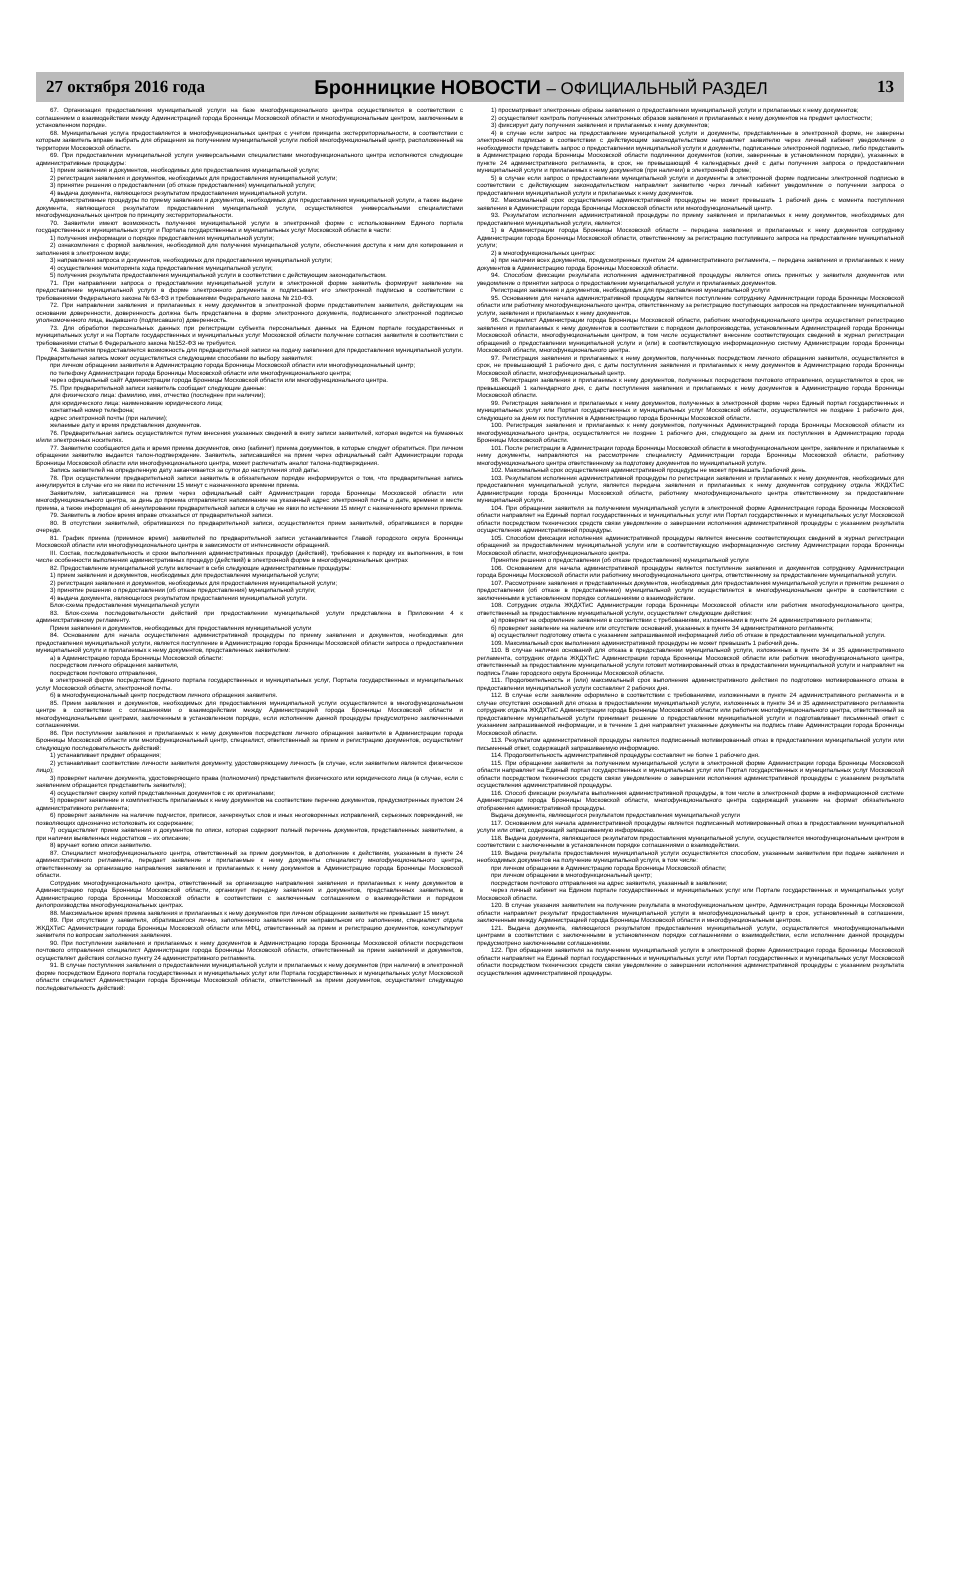27 октября 2016 года
Бронницкие НОВОСТИ – ОФИЦИАЛЬНЫЙ РАЗДЕЛ
13
67. Организация предоставления муниципальной услуги на базе многофункционального центра осуществляется в соответствии с соглашением о взаимодействии между Администрацией города Бронницы Московской области и многофункциональным центром, заключенным в установленном порядке.
68. Муниципальная услуга предоставляется в многофункциональных центрах с учетом принципа экстерриториальности, в соответствии с которым заявитель вправе выбрать для обращения за получением муниципальной услуги любой многофункциональный центр, расположенный на территории Московской области.
69. При предоставлении муниципальной услуги универсальными специалистами многофункционального центра исполняются следующие административные процедуры:
1) прием заявления и документов, необходимых для предоставления муниципальной услуги;
2) регистрация заявления и документов, необходимых для предоставления муниципальной услуги;
3) принятие решения о предоставлении (об отказе предоставления) муниципальной услуги;
4) выдача документа, являющегося результатом предоставления муниципальной услуги.
Административные процедуры по приему заявления и документов, необходимых для предоставления муниципальной услуги, а также выдаче документа, являющегося результатом предоставления муниципальной услуги, осуществляются универсальными специалистами многофункциональных центров по принципу экстерриториальности.
70. Заявители имеют возможность получения муниципальной услуги в электронной форме с использованием Единого портала государственных и муниципальных услуг и Портала государственных и муниципальных услуг Московской области в части:
1) получения информации о порядке предоставления муниципальной услуги;
2) ознакомления с формой заявления, необходимой для получения муниципальной услуги, обеспечения доступа к ним для копирования и заполнения в электронном виде;
3) направления запроса и документов, необходимых для предоставления муниципальной услуги;
4) осуществления мониторинга хода предоставления муниципальной услуги;
5) получения результата предоставления муниципальной услуги в соответствии с действующим законодательством.
71. При направлении запроса о предоставлении муниципальной услуги в электронной форме заявитель формирует заявление на предоставление муниципальной услуги в форме электронного документа и подписывает его электронной подписью в соответствии с требованиями Федерального закона № 63-ФЗ и требованиями Федерального закона № 210-ФЗ.
72. При направлении заявления и прилагаемых к нему документов в электронной форме представителем заявителя, действующим на основании доверенности, доверенность должна быть представлена в форме электронного документа, подписанного электронной подписью уполномоченного лица, выдавшего (подписавшего) доверенность.
73. Для обработки персональных данных при регистрации субъекта персональных данных на Едином портале государственных и муниципальных услуг и на Портале государственных и муниципальных услуг Московской области получение согласия заявителя в соответствии с требованиями статьи 6 Федерального закона №152-ФЗ не требуется.
74. Заявителям предоставляется возможность для предварительной записи на подачу заявления для предоставления муниципальной услуги. Предварительная запись может осуществляться следующими способами по выбору заявителя:
при личном обращении заявителя в Администрацию города Бронницы Московской области или многофункциональный центр;
по телефону Администрации города Бронницы Московской области или многофункционального центра;
через официальный сайт Администрации города Бронницы Московской области или многофункционального центра.
75. При предварительной записи заявитель сообщает следующие данные:
для физического лица: фамилию, имя, отчество (последнее при наличии);
для юридического лица: наименование юридического лица;
контактный номер телефона;
адрес электронной почты (при наличии);
желаемые дату и время представления документов.
76. Предварительная запись осуществляется путем внесения указанных сведений в книгу записи заявителей, которая ведется на бумажных и/или электронных носителях.
77. Заявителю сообщаются дата и время приема документов, окно (кабинет) приема документов, в которые следует обратиться. При личном обращении заявителю выдается талон-подтверждение. Заявитель, записавшийся на прием через официальный сайт Администрации города Бронницы Московской области или многофункционального центра, может распечатать аналог талона-подтверждения.
Запись заявителей на определенную дату заканчивается за сутки до наступления этой даты.
78. При осуществлении предварительной записи заявитель в обязательном порядке информируется о том, что предварительная запись аннулируется в случае его не явки по истечении 15 минут с назначенного времени приема.
Заявителям, записавшимся на прием через официальный сайт Администрации города Бронницы Московской области или многофункционального центра, за день до приема отправляется напоминание на указанный адрес электронной почты о дате, времени и месте приема, а также информация об аннулировании предварительной записи в случае не явки по истечении 15 минут с назначенного времени приема.
79. Заявитель в любое время вправе отказаться от предварительной записи.
80. В отсутствии заявителей, обратившихся по предварительной записи, осуществляется прием заявителей, обратившихся в порядке очереди.
81. График приема (приемное время) заявителей по предварительной записи устанавливается Главой городского округа Бронницы Московской области или многофункционального центра в зависимости от интенсивности обращений.
III. Состав, последовательность и сроки выполнения административных процедур (действий), требования к порядку их выполнения, в том числе особенности выполнения административных процедур (действий) в электронной форме в многофункциональных центрах
82. Предоставление муниципальной услуги включает в себя следующие административные процедуры:
1) прием заявления и документов, необходимых для предоставления муниципальной услуги;
2) регистрация заявления и документов, необходимых для предоставления муниципальной услуги;
3) принятие решения о предоставлении (об отказе предоставления) муниципальной услуги;
4) выдача документа, являющегося результатом предоставления муниципальной услуги.
Блок-схема предоставления муниципальной услуги
83. Блок-схема последовательности действий при предоставлении муниципальной услуги представлена в Приложении 4 к административному регламенту.
Прием заявления и документов, необходимых для предоставления муниципальной услуги
84. Основанием для начала осуществления административной процедуры по приему заявления и документов, необходимых для предоставления муниципальной услуги, является поступление в Администрацию города Бронницы Московской области запроса о предоставлении муниципальной услуги и прилагаемых к нему документов, представленных заявителем:
а) в Администрацию города Бронницы Московской области:
посредством личного обращения заявителя,
посредством почтового отправления,
в электронной форме посредством Единого портала государственных и муниципальных услуг, Портала государственных и муниципальных услуг Московской области, электронной почты.
б) в многофункциональный центр посредством личного обращения заявителя.
85. Прием заявления и документов, необходимых для предоставления муниципальной услуги осуществляется в многофункциональном центре в соответствии с соглашениями о взаимодействии между Администрацией города Бронницы Московской области и многофункциональными центрами, заключенным в установленном порядке, если исполнение данной процедуры предусмотрено заключенными соглашениями.
86. При поступлении заявления и прилагаемых к нему документов посредством личного обращения заявителя в Администрации города Бронницы Московской области или многофункциональный центр, специалист, ответственный за прием и регистрацию документов, осуществляет следующую последовательность действий:
1) устанавливает предмет обращения;
2) устанавливает соответствие личности заявителя документу, удостоверяющему личность (в случае, если заявителем является физическое лицо);
3) проверяет наличие документа, удостоверяющего права (полномочия) представителя физического или юридического лица (в случае, если с заявлением обращается представитель заявителя);
4) осуществляет сверку копий представленных документов с их оригиналами;
5) проверяет заявление и комплектность прилагаемых к нему документов на соответствие перечню документов, предусмотренных пунктом 24 административного регламента;
6) проверяет заявление на наличие подчисток, приписок, зачеркнутых слов и иных неоговоренных исправлений, серьезных повреждений, не позволяющих однозначно истолковать их содержание;
7) осуществляет прием заявления и документов по описи, которая содержит полный перечень документов, представленных заявителем, а при наличии выявленных недостатков – их описание;
8) вручает копию описи заявителю.
87. Специалист многофункционального центра, ответственный за прием документов, в дополнение к действиям, указанным в пункте 24 административного регламента, передает заявление и прилагаемые к нему документы специалисту многофункционального центра, ответственному за организацию направления заявления и прилагаемых к нему документов в Администрацию города Бронницы Московской области.
Сотрудник многофункционального центра, ответственный за организацию направления заявления и прилагаемых к нему документов в Администрацию города Бронницы Московской области, организует передачу заявления и документов, представленных заявителем, в Администрацию города Бронницы Московской области в соответствии с заключенным соглашением о взаимодействии и порядком делопроизводства многофункциональных центрах.
88. Максимальное время приема заявления и прилагаемых к нему документов при личном обращении заявителя не превышает 15 минут.
89. При отсутствии у заявителя, обратившегося лично, заполненного заявления или неправильном его заполнении, специалист отдела ЖКДХТиС Администрации города Бронницы Московской области или МФЦ, ответственный за прием и регистрацию документов, консультирует заявителя по вопросам заполнения заявления.
90. При поступлении заявления и прилагаемых к нему документов в Администрацию города Бронницы Московской области посредством почтового отправления специалист Администрации города Бронницы Московской области, ответственный за прием заявлений и документов, осуществляет действия согласно пункту 24 административного регламента.
91. В случае поступления заявления о предоставлении муниципальной услуги и прилагаемых к нему документов (при наличии) в электронной форме посредством Единого портала государственных и муниципальных услуг или Портала государственных и муниципальных услуг Московской области специалист Администрации города Бронницы Московской области, ответственный за прием документов, осуществляет следующую последовательность действий:
1) просматривает электронные образы заявления о предоставлении муниципальной услуги и прилагаемых к нему документов;
2) осуществляет контроль полученных электронных образов заявления и прилагаемых к нему документов на предмет целостности;
3) фиксирует дату получения заявления и прилагаемых к нему документов;
4) в случае если запрос на предоставление муниципальной услуги и документы, представленные в электронной форме, не заверены электронной подписью в соответствии с действующим законодательством направляет заявителю через личный кабинет уведомление о необходимости представить запрос о предоставлении муниципальной услуги и документы, подписанные электронной подписью, либо представить в Администрацию города Бронницы Московской области подлинники документов (копии, заверенные в установленном порядке), указанных в пункте 24 административного регламента, в срок, не превышающий 4 календарных дней с даты получения запроса о предоставлении муниципальной услуги и прилагаемых к нему документов (при наличии) в электронной форме;
5) в случае если запрос о предоставлении муниципальной услуги и документы в электронной форме подписаны электронной подписью в соответствии с действующим законодательством направляет заявителю через личный кабинет уведомление о получении запроса о предоставлении муниципальной услуги и прилагаемых к нему документов.
92. Максимальный срок осуществления административной процедуры не может превышать 1 рабочий день с момента поступления заявления в Администрации города Бронницы Московской области или многофункциональный центр.
93. Результатом исполнения административной процедуры по приему заявления и прилагаемых к нему документов, необходимых для предоставления муниципальной услуги, является:
1) в Администрации города Бронницы Московской области – передача заявления и прилагаемых к нему документов сотруднику Администрации города Бронницы Московской области, ответственному за регистрацию поступившего запроса на предоставление муниципальной услуги;
2) в многофункциональных центрах:
а) при наличии всех документов, предусмотренных пунктом 24 административного регламента, – передача заявления и прилагаемых к нему документов в Администрацию города Бронницы Московской области.
94. Способом фиксации результата исполнения административной процедуры является опись принятых у заявителя документов или уведомление о принятии запроса о предоставлении муниципальной услуги и прилагаемых документов.
Регистрация заявления и документов, необходимых для предоставления муниципальной услуги
95. Основанием для начала административной процедуры является поступление сотруднику Администрации города Бронницы Московской области или работнику многофункционального центра, ответственному за регистрацию поступающих запросов на предоставление муниципальной услуги, заявления и прилагаемых к нему документов.
96. Специалист Администрации города Бронницы Московской области, работник многофункционального центра осуществляет регистрацию заявления и прилагаемых к нему документов в соответствии с порядком делопроизводства, установленным Администрацией города Бронницы Московской области, многофункциональным центром, в том числе осуществляет внесение соответствующих сведений в журнал регистрации обращений о предоставлении муниципальной услуги и (или) в соответствующую информационную систему Администрации города Бронницы Московской области, многофункционального центра.
97. Регистрация заявления и прилагаемых к нему документов, полученных посредством личного обращения заявителя, осуществляется в срок, не превышающий 1 рабочего дня, с даты поступления заявления и прилагаемых к нему документов в Администрацию города Бронницы Московской области, многофункциональный центр.
98. Регистрация заявления и прилагаемых к нему документов, полученных посредством почтового отправления, осуществляется в срок, не превышающий 1 календарного дня, с даты поступления заявления и прилагаемых к нему документов в Администрацию города Бронницы Московской области.
99. Регистрация заявления и прилагаемых к нему документов, полученных в электронной форме через Единый портал государственных и муниципальных услуг или Портал государственных и муниципальных услуг Московской области, осуществляется не позднее 1 рабочего дня, следующего за днем их поступления в Администрацию города Бронницы Московской области.
100. Регистрация заявления и прилагаемых к нему документов, полученных Администрацией города Бронницы Московской области из многофункционального центра, осуществляется не позднее 1 рабочего дня, следующего за днем их поступления в Администрацию города Бронницы Московской области.
101. После регистрации в Администрации города Бронницы Московской области в многофункциональном центре, заявление и прилагаемые к нему документы, направляются на рассмотрение специалисту Администрации города Бронницы Московской области, работнику многофункционального центра ответственному за подготовку документов по муниципальной услуге.
102. Максимальный срок осуществления административной процедуры не может превышать 1рабочий день.
103. Результатом исполнения административной процедуры по регистрации заявления и прилагаемых к нему документов, необходимых для предоставления муниципальной услуги, является передача заявления и прилагаемых к нему документов сотруднику отдела ЖКДХТиС Администрации города Бронницы Московской области, работнику многофункционального центра ответственному за предоставление муниципальной услуги.
104. При обращении заявителя за получением муниципальной услуги в электронной форме Администрация города Бронницы Московской области направляет на Единый портал государственных и муниципальных услуг или Портал государственных и муниципальных услуг Московской области посредством технических средств связи уведомление о завершении исполнения административной процедуры с указанием результата осуществления административной процедуры.
105. Способом фиксации исполнения административной процедуры является внесение соответствующих сведений в журнал регистрации обращений за предоставлением муниципальной услуги или в соответствующую информационную систему Администрации города Бронницы Московской области, многофункционального центра.
Принятие решения о предоставлении (об отказе предоставления) муниципальной услуги
106. Основанием для начала административной процедуры является поступление заявления и документов сотруднику Администрации города Бронницы Московской области или работнику многофункционального центра, ответственному за предоставление муниципальной услуги.
107. Рассмотрение заявления и представленных документов, необходимых для предоставления муниципальной услуги и принятие решения о предоставлении (об отказе в предоставлении) муниципальной услуги осуществляется в многофункциональном центре в соответствии с заключенными в установленном порядке соглашениями о взаимодействии.
108. Сотрудник отдела ЖКДХТиС Администрации города Бронницы Московской области или работник многофункционального центра, ответственный за предоставление муниципальной услуги, осуществляет следующие действия:
а) проверяет на оформление заявления в соответствии с требованиями, изложенными в пункте 24 административного регламента;
б) проверяет заявление на наличие или отсутствие оснований, указанных в пункте 34 административного регламента;
в) осуществляет подготовку ответа с указанием запрашиваемой информацией либо об отказе в предоставлении муниципальной услуги.
109. Максимальный срок выполнения административной процедуры не может превышать 1 рабочий день.
110. В случае наличия оснований для отказа в предоставлении муниципальной услуги, изложенных в пункте 34 и 35 административного регламента, сотрудник отдела ЖКДХТиС Администрации города Бронницы Московской области или работник многофункционального центра, ответственный за предоставление муниципальной услуги готовит мотивированный отказ в предоставлении муниципальной услуги и направляет на подпись Главе городского округа Бронницы Московской области.
111. Продолжительность и (или) максимальный срок выполнения административного действия по подготовке мотивированного отказа в предоставлении муниципальной услуги составляет 2 рабочих дня.
112. В случае если заявление оформлено в соответствии с требованиями, изложенными в пункте 24 административного регламента и в случае отсутствия оснований для отказа в предоставлении муниципальной услуги, изложенных в пункте 34 и 35 административного регламента сотрудник отдела ЖКДХТиС Администрации города Бронницы Московской области или работник многофункционального центра, ответственный за предоставление муниципальной услуги принимает решение о предоставлении муниципальной услуги и подготавливает письменный ответ с указанием запрашиваемой информации, и в течение 1 дня направляет указанные документы на подпись главе Администрации города Бронницы Московской области.
113. Результатом административной процедуры является подписанный мотивированный отказ в предоставлении муниципальной услуги или письменный ответ, содержащий запрашиваемую информацию.
114. Продолжительность административной процедуры составляет не более 1 рабочего дня.
115. При обращении заявителя за получением муниципальной услуги в электронной форме Администрации города Бронницы Московской области направляет на Единый портал государственных и муниципальных услуг или Портал государственных и муниципальных услуг Московской области посредством технических средств связи уведомление о завершении исполнения административной процедуры с указанием результата осуществления административной процедуры.
116. Способ фиксации результата выполнения административной процедуры, в том числе в электронной форме в информационной системе Администрации города Бронницы Московской области, многофункционального центра содержащий указание на формат обязательного отображения административной процедуры.
Выдача документа, являющегося результатом предоставления муниципальной услуги
117. Основанием для начала административной процедуры является подписанный мотивированный отказ в предоставлении муниципальной услуги или ответ, содержащий запрашиваемую информацию.
118. Выдача документа, являющегося результатом предоставления муниципальной услуги, осуществляется многофункциональным центром в соответствии с заключенными в установленном порядке соглашениями о взаимодействии.
119. Выдача результата предоставления муниципальной услуги осуществляется способом, указанным заявителем при подаче заявления и необходимых документов на получение муниципальной услуги, в том числе:
при личном обращении в Администрацию города Бронницы Московской области;
при личном обращении в многофункциональный центр;
посредством почтового отправления на адрес заявителя, указанный в заявлении;
через личный кабинет на Едином портале государственных и муниципальных услуг или Портале государственных и муниципальных услуг Московской области.
120. В случае указания заявителем на получение результата в многофункциональном центре, Администрация города Бронницы Московской области направляет результат предоставления муниципальной услуги в многофункциональный центр в срок, установленный в соглашении, заключенным между Администрацией города Бронницы Московской области и многофункциональным центром.
121. Выдача документа, являющегося результатом предоставления муниципальной услуги, осуществляется многофункциональными центрами в соответствии с заключенными в установленном порядке соглашениями о взаимодействии, если исполнение данной процедуры предусмотрено заключенными соглашениями.
122. При обращении заявителя за получением муниципальной услуги в электронной форме Администрация города Бронницы Московской области направляет на Единый портал государственных и муниципальных услуг или Портал государственных и муниципальных услуг Московской области посредством технических средств связи уведомление о завершении исполнения административной процедуры с указанием результата осуществления административной процедуры.